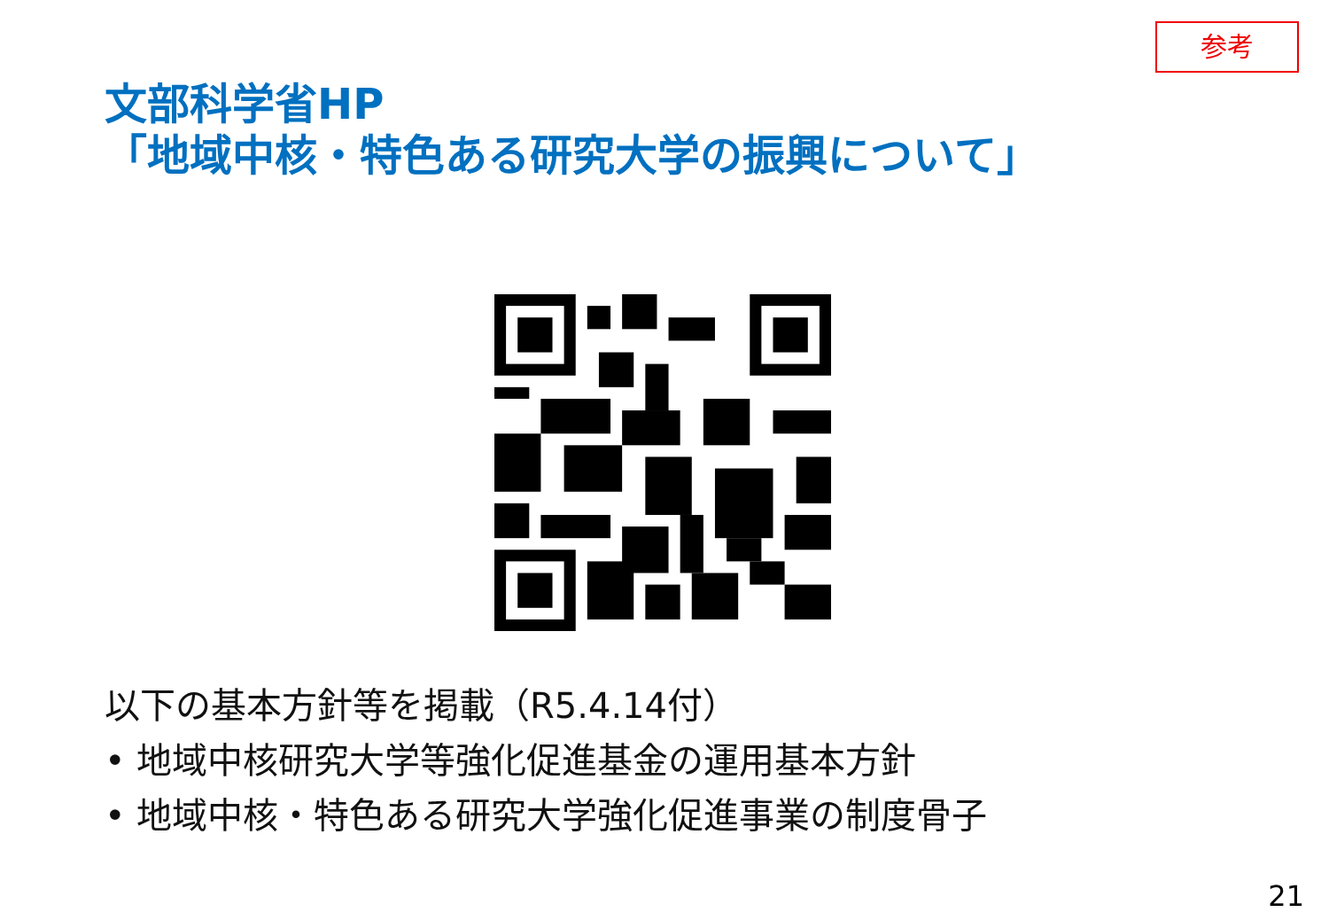参考
文部科学省HP
「地域中核・特色ある研究大学の振興について」
以下の基本方針等を掲載（R5.4.14付）
• 地域中核研究大学等強化促進基金の運用基本方針
• 地域中核・特色ある研究大学強化促進事業の制度骨子
21